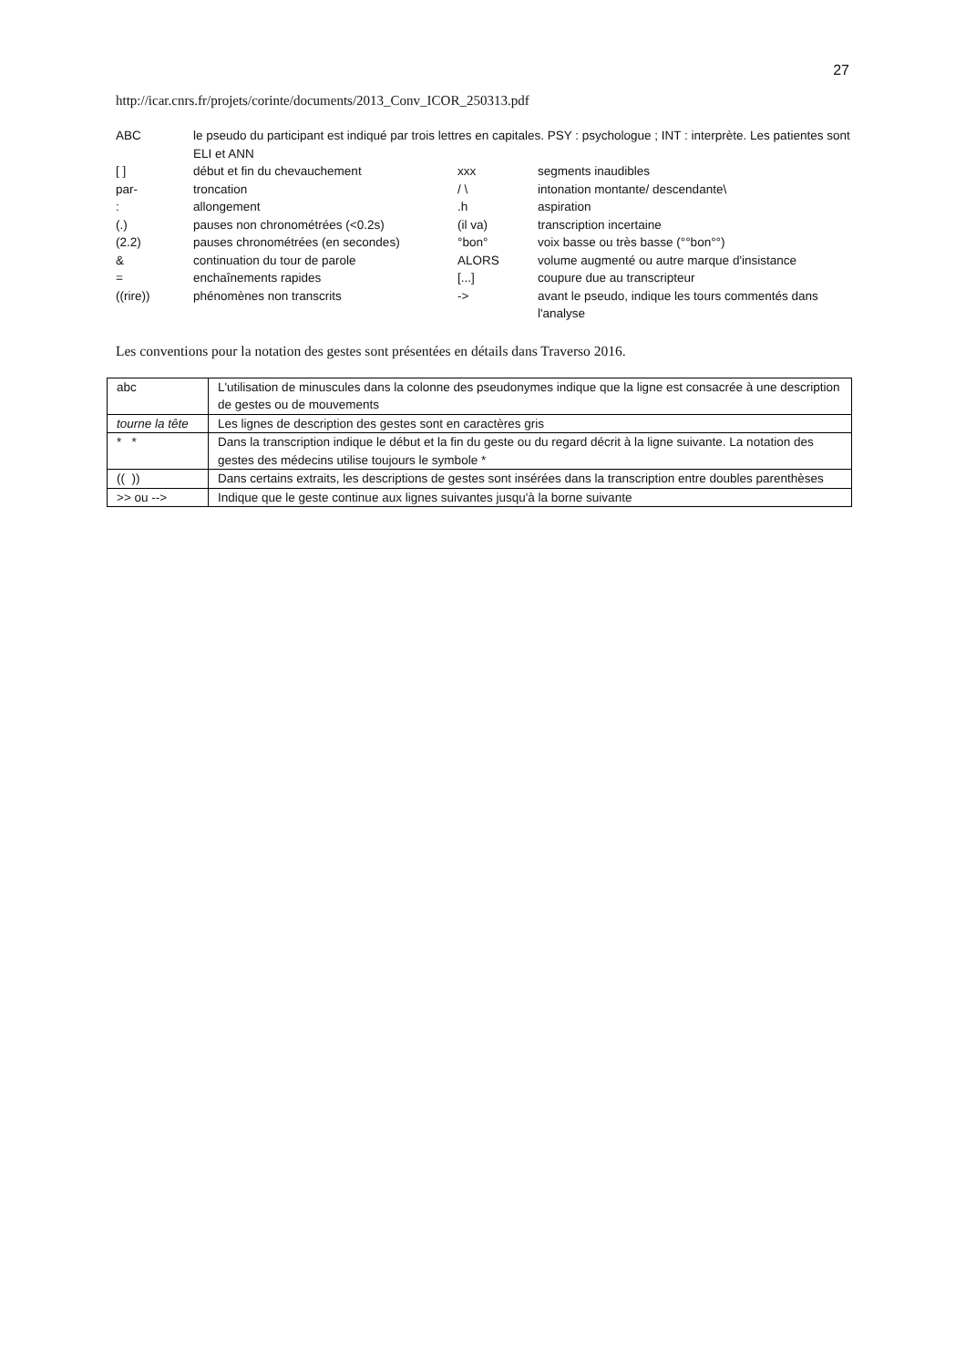27
http://icar.cnrs.fr/projets/corinte/documents/2013_Conv_ICOR_250313.pdf
| ABC | le pseudo du participant est indiqué par trois lettres en capitales. PSY : psychologue ; INT : interprète. Les patientes sont ELI et ANN | | |
| [ ] | début et fin du chevauchement | xxx | segments inaudibles |
| par- | troncation | / \ | intonation montante/ descendante\ |
| : | allongement | .h | aspiration |
| (.) | pauses non chronométrées (<0.2s) | (il va) | transcription incertaine |
| (2.2) | pauses chronométrées (en secondes) | °bon° | voix basse ou très basse (°°bon°°) |
| & | continuation du tour de parole | ALORS | volume augmenté ou autre marque d'insistance |
| = | enchaînements rapides | [...] | coupure due au transcripteur |
| ((rire)) | phénomènes non transcrits | -> | avant le pseudo, indique les tours commentés dans l'analyse |
Les conventions pour la notation des gestes sont présentées en détails dans Traverso 2016.
| abc | L'utilisation de minuscules dans la colonne des pseudonymes indique que la ligne est consacrée à une description de gestes ou de mouvements |
| tourne la tête | Les lignes de description des gestes sont en caractères gris |
| * * | Dans la transcription indique le début et la fin du geste ou du regard décrit à la ligne suivante. La notation des gestes des médecins utilise toujours le symbole * |
| (( )) | Dans certains extraits, les descriptions de gestes sont insérées dans la transcription entre doubles parenthèses |
| >> ou --> | Indique que le geste continue aux lignes suivantes jusqu'à la borne suivante |